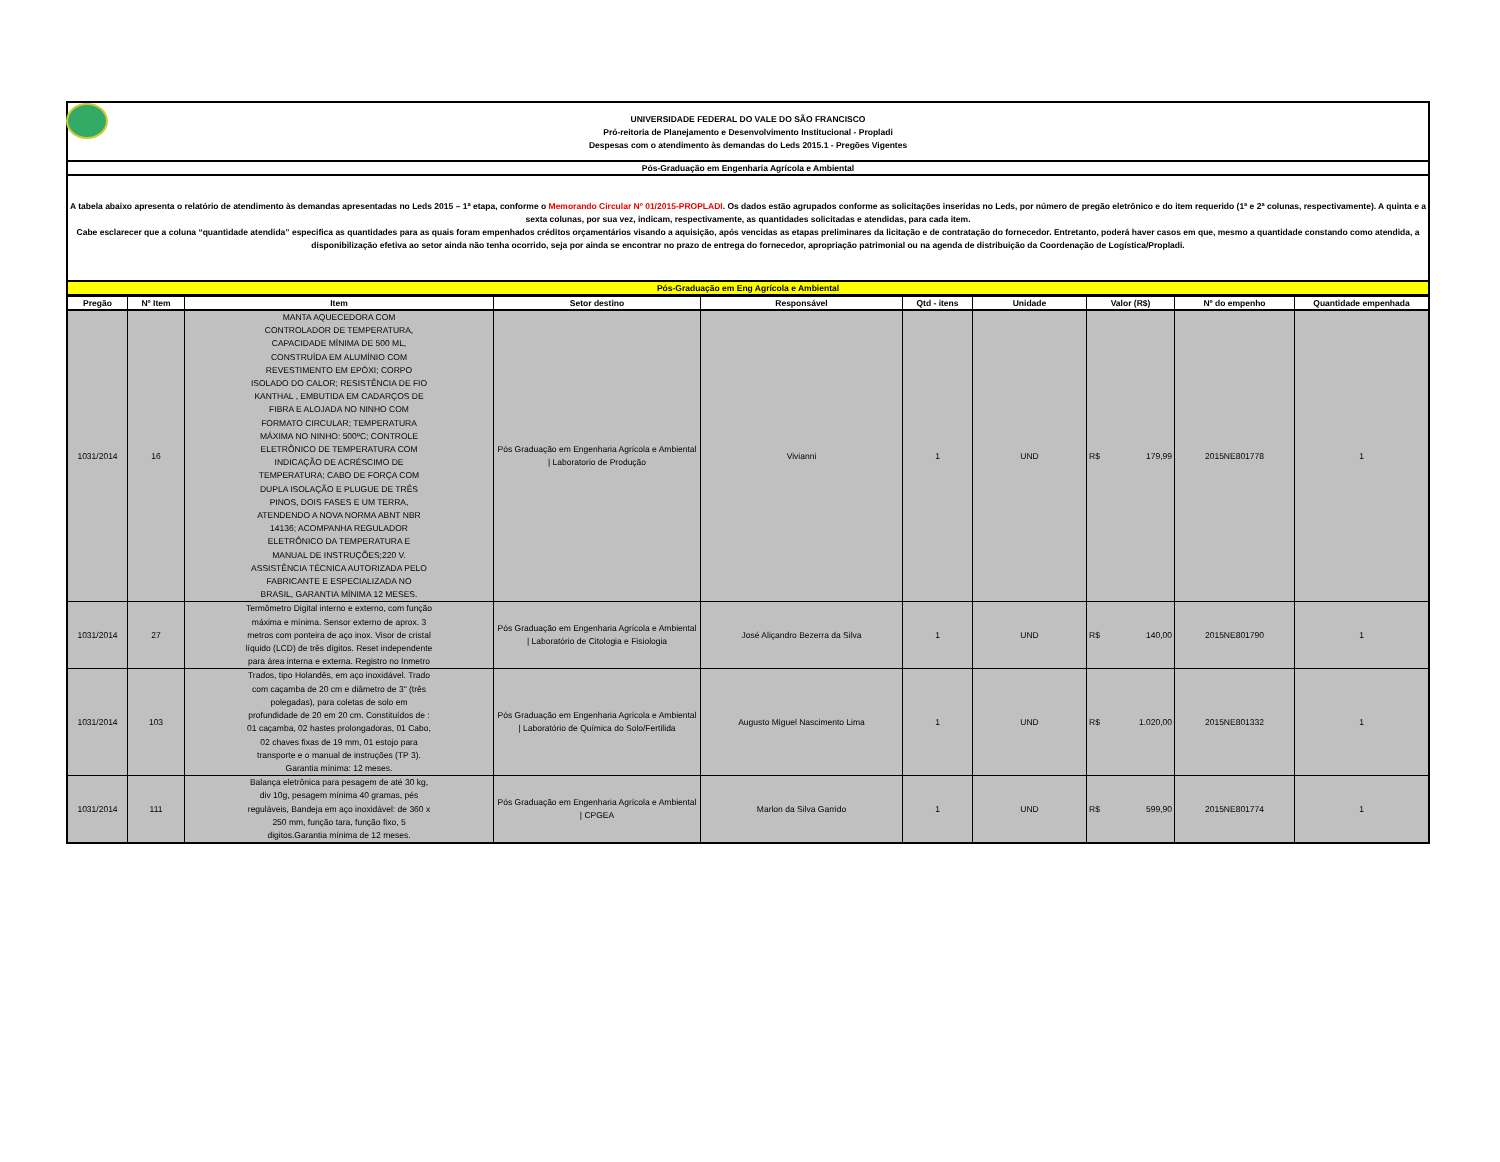UNIVERSIDADE FEDERAL DO VALE DO SÃO FRANCISCO
Pró-reitoria de Planejamento e Desenvolvimento Institucional - Propladi
Despesas com o atendimento às demandas do Leds 2015.1 - Pregões Vigentes
Pós-Graduação em Engenharia Agrícola e Ambiental
A tabela abaixo apresenta o relatório de atendimento às demandas apresentadas no Leds 2015 – 1ª etapa, conforme o Memorando Circular Nº 01/2015-PROPLADI. Os dados estão agrupados conforme as solicitações inseridas no Leds, por número de pregão eletrônico e do item requerido (1ª e 2ª colunas, respectivamente). A quinta e a sexta colunas, por sua vez, indicam, respectivamente, as quantidades solicitadas e atendidas, para cada item.
Cabe esclarecer que a coluna “quantidade atendida” especifica as quantidades para as quais foram empenhados créditos orçamentários visando a aquisição, após vencidas as etapas preliminares da licitação e de contratação do fornecedor. Entretanto, poderá haver casos em que, mesmo a quantidade constando como atendida, a disponibilização efetiva ao setor ainda não tenha ocorrido, seja por ainda se encontrar no prazo de entrega do fornecedor, apropriação patrimonial ou na agenda de distribuição da Coordenação de Logística/Propladi.
Pós-Graduação em Eng Agrícola e Ambiental
| Pregão | Nº Item | Item | Setor destino | Responsável | Qtd - itens | Unidade | Valor (R$) | Nº do empenho | Quantidade empenhada |
| --- | --- | --- | --- | --- | --- | --- | --- | --- | --- |
| 1031/2014 | 16 | MANTA AQUECEDORA COM CONTROLADOR DE TEMPERATURA, CAPACIDADE MÍNIMA DE 500 ML, CONSTRUÍDA EM ALUMÍNIO COM REVESTIMENTO EM EPÓXI; CORPO ISOLADO DO CALOR; RESISTÊNCIA DE FIO KANTHAL , EMBUTIDA EM CADARÇOS DE FIBRA E ALOJADA NO NINHO COM FORMATO CIRCULAR; TEMPERATURA MÁXIMA NO NINHO: 500ºC; CONTROLE ELETRÔNICO DE TEMPERATURA COM INDICAÇÃO DE ACRÉSCIMO DE TEMPERATURA; CABO DE FORÇA COM DUPLA ISOLAÇÃO E PLUGUE DE TRÊS PINOS, DOIS FASES E UM TERRA, ATENDENDO A NOVA NORMA ABNT NBR 14136; ACOMPANHA REGULADOR ELETRÔNICO DA TEMPERATURA E MANUAL DE INSTRUÇÕES;220 V. ASSISTÊNCIA TÉCNICA AUTORIZADA PELO FABRICANTE E ESPECIALIZADA NO BRASIL, GARANTIA MÍNIMA 12 MESES. | Pós Graduação em Engenharia Agrícola e Ambiental / Laboratorio de Produção | Vivianni | 1 | UND | R$ 179,99 | 2015NE801778 | 1 |
| 1031/2014 | 27 | Termômetro Digital interno e externo, com função máxima e mínima. Sensor externo de aprox. 3 metros com ponteira de aço inox. Visor de cristal líquido (LCD) de três dígitos. Reset independente para área interna e externa. Registro no Inmetro | Pós Graduação em Engenharia Agrícola e Ambiental / Laboratório de Citologia e Fisiologia | José Aliçandro Bezerra da Silva | 1 | UND | R$ 140,00 | 2015NE801790 | 1 |
| 1031/2014 | 103 | Trados, tipo Holandês, em aço inoxidável. Trado com caçamba de 20 cm e diâmetro de 3" (três polegadas), para coletas de solo em profundidade de 20 em 20 cm. Constituídos de : 01 caçamba, 02 hastes prolongadoras, 01 Cabo, 02 chaves fixas de 19 mm, 01 estojo para transporte e o manual de instruções (TP 3). Garantia mínima: 12 meses. | Pós Graduação em Engenharia Agrícola e Ambiental / Laboratório de Química do Solo/Fertilida | Augusto Miguel Nascimento Lima | 1 | UND | R$ 1.020,00 | 2015NE801332 | 1 |
| 1031/2014 | 111 | Balança eletrônica para pesagem de até 30 kg, div 10g, pesagem mínima 40 gramas, pés reguláveis, Bandeja em aço inoxidável: de 360 x 250 mm, função tara, função fixo, 5 digitos.Garantia mínima de 12 meses. | Pós Graduação em Engenharia Agrícola e Ambiental / CPGEA | Marlon da Silva Garrido | 1 | UND | R$ 599,90 | 2015NE801774 | 1 |